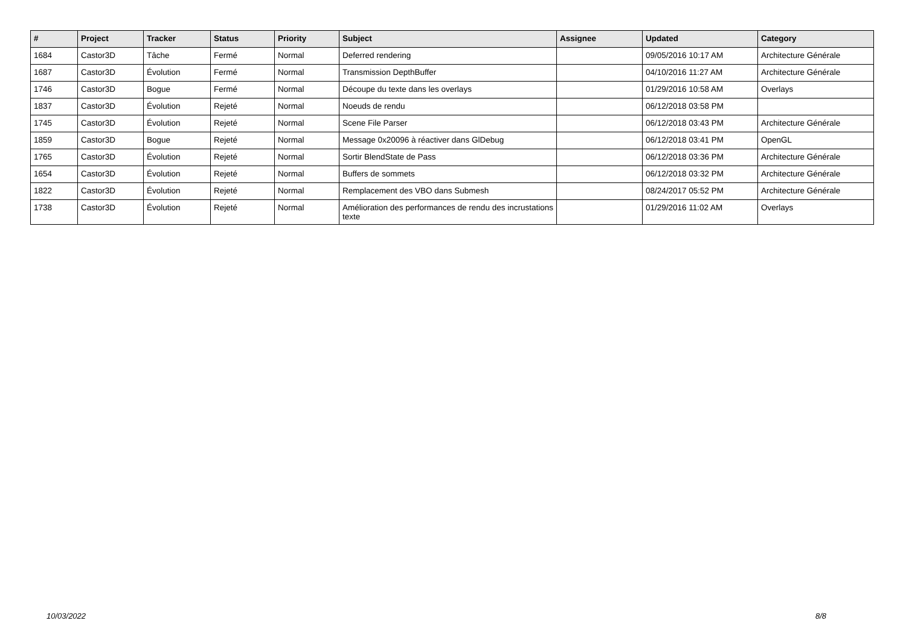| # | Project | Tracker | Status | Priority | Subject | Assignee | Updated | Category |
| --- | --- | --- | --- | --- | --- | --- | --- | --- |
| 1684 | Castor3D | Tâche | Fermé | Normal | Deferred rendering | | 09/05/2016 10:17 AM | Architecture Générale |
| 1687 | Castor3D | Évolution | Fermé | Normal | Transmission DepthBuffer | | 04/10/2016 11:27 AM | Architecture Générale |
| 1746 | Castor3D | Bogue | Fermé | Normal | Découpe du texte dans les overlays | | 01/29/2016 10:58 AM | Overlays |
| 1837 | Castor3D | Évolution | Rejeté | Normal | Noeuds de rendu | | 06/12/2018 03:58 PM | |
| 1745 | Castor3D | Évolution | Rejeté | Normal | Scene File Parser | | 06/12/2018 03:43 PM | Architecture Générale |
| 1859 | Castor3D | Bogue | Rejeté | Normal | Message 0x20096 à réactiver dans GlDebug | | 06/12/2018 03:41 PM | OpenGL |
| 1765 | Castor3D | Évolution | Rejeté | Normal | Sortir BlendState de Pass | | 06/12/2018 03:36 PM | Architecture Générale |
| 1654 | Castor3D | Évolution | Rejeté | Normal | Buffers de sommets | | 06/12/2018 03:32 PM | Architecture Générale |
| 1822 | Castor3D | Évolution | Rejeté | Normal | Remplacement des VBO dans Submesh | | 08/24/2017 05:52 PM | Architecture Générale |
| 1738 | Castor3D | Évolution | Rejeté | Normal | Amélioration des performances de rendu des incrustations texte | | 01/29/2016 11:02 AM | Overlays |
10/03/2022 8/8